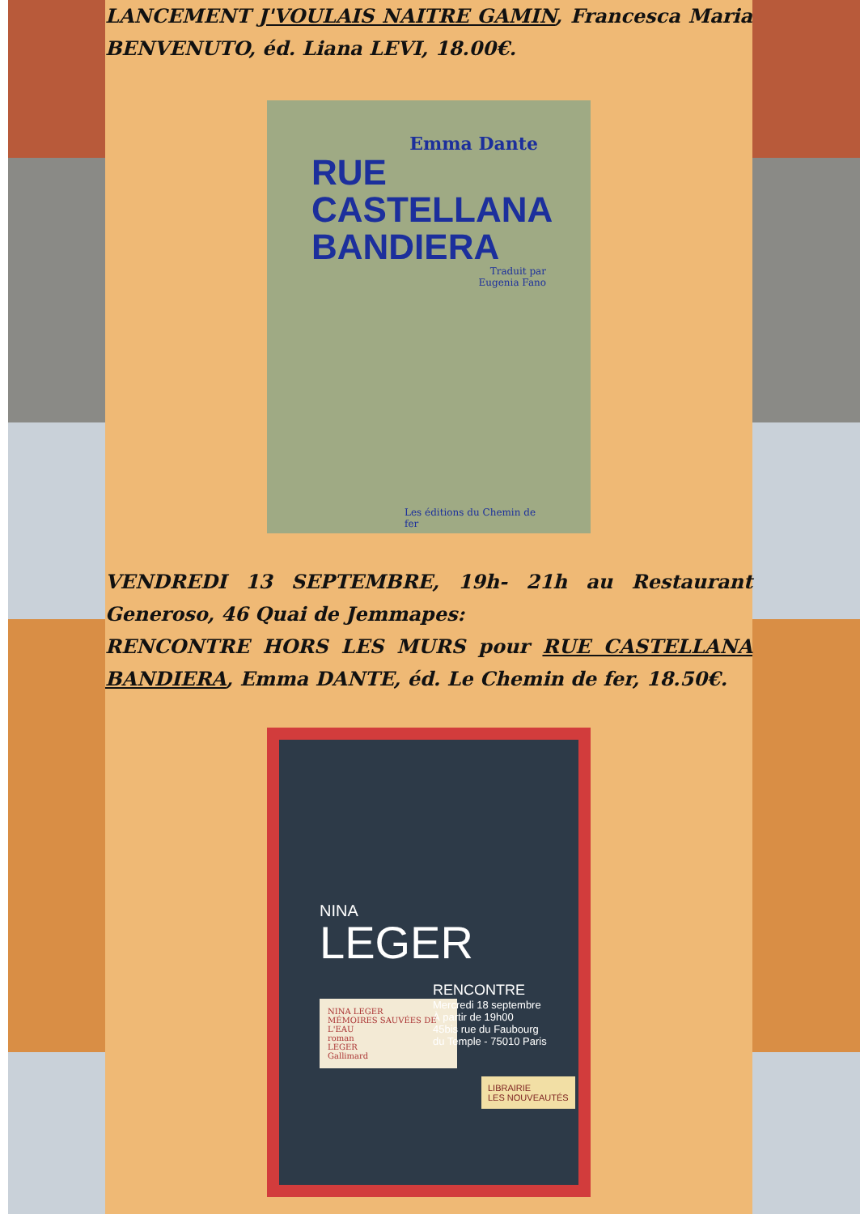LANCEMENT J'VOULAIS NAITRE GAMIN, Francesca Maria BENVENUTO, éd. Liana LEVI, 18.00€.
Emma Dante
RUE
CASTELLANA
BANDIERA
Traduit par
Eugenia Fano
Les éditions du Chemin de fer
VENDREDI 13 SEPTEMBRE, 19h- 21h au Restaurant Generoso, 46 Quai de Jemmapes:
RENCONTRE HORS LES MURS pour RUE CASTELLANA BANDIERA, Emma DANTE, éd. Le Chemin de fer, 18.50€.
NINA
LEGER
RENCONTRE
Mercredi 18 septembre
À partir de 19h00
45bis rue du Faubourg
du Temple - 75010 Paris
NINA LEGER
MÉMOIRES SAUVÉES DE L'EAU
roman
LEGER
Gallimard
LIBRAIRIE
LES NOUVEAUTÉS